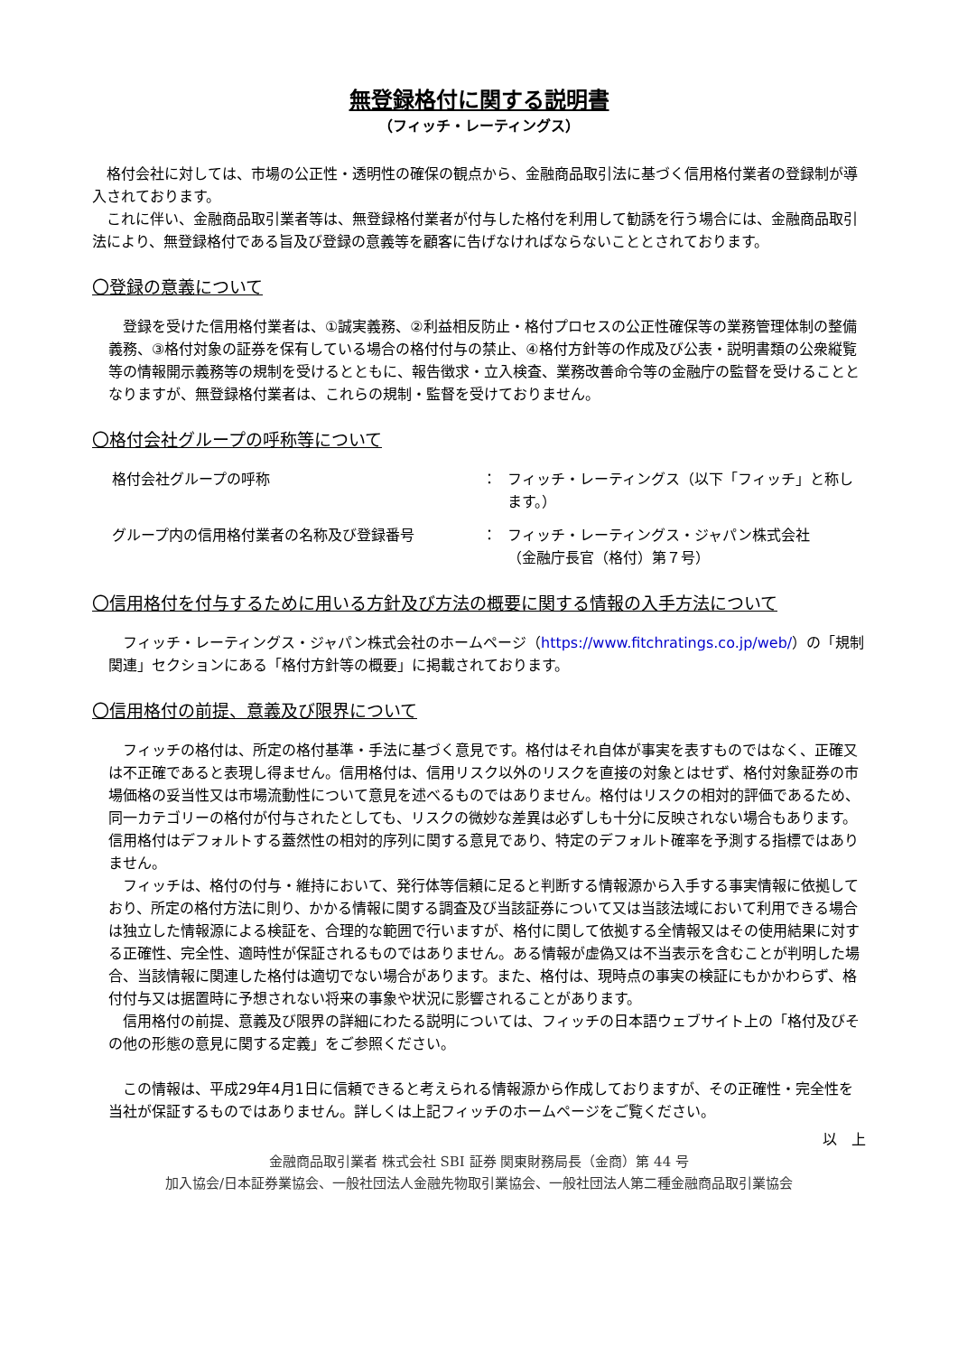無登録格付に関する説明書
（フィッチ・レーティングス）
格付会社に対しては、市場の公正性・透明性の確保の観点から、金融商品取引法に基づく信用格付業者の登録制が導入されております。
これに伴い、金融商品取引業者等は、無登録格付業者が付与した格付を利用して勧誘を行う場合には、金融商品取引法により、無登録格付である旨及び登録の意義等を顧客に告げなければならないこととされております。
〇登録の意義について
登録を受けた信用格付業者は、①誠実義務、②利益相反防止・格付プロセスの公正性確保等の業務管理体制の整備義務、③格付対象の証券を保有している場合の格付付与の禁止、④格付方針等の作成及び公表・説明書類の公衆縦覧等の情報開示義務等の規制を受けるとともに、報告徴求・立入検査、業務改善命令等の金融庁の監督を受けることとなりますが、無登録格付業者は、これらの規制・監督を受けておりません。
〇格付会社グループの呼称等について
格付会社グループの呼称 ： フィッチ・レーティングス（以下「フィッチ」と称します。）
グループ内の信用格付業者の名称及び登録番号 ： フィッチ・レーティングス・ジャパン株式会社
（金融庁長官（格付）第７号）
〇信用格付を付与するために用いる方針及び方法の概要に関する情報の入手方法について
フィッチ・レーティングス・ジャパン株式会社のホームページ（https://www.fitchratings.co.jp/web/）の「規制関連」セクションにある「格付方針等の概要」に掲載されております。
〇信用格付の前提、意義及び限界について
フィッチの格付は、所定の格付基準・手法に基づく意見です。格付はそれ自体が事実を表すものではなく、正確又は不正確であると表現し得ません。信用格付は、信用リスク以外のリスクを直接の対象とはせず、格付対象証券の市場価格の妥当性又は市場流動性について意見を述べるものではありません。格付はリスクの相対的評価であるため、同一カテゴリーの格付が付与されたとしても、リスクの微妙な差異は必ずしも十分に反映されない場合もあります。信用格付はデフォルトする蓋然性の相対的序列に関する意見であり、特定のデフォルト確率を予測する指標ではありません。
フィッチは、格付の付与・維持において、発行体等信頼に足ると判断する情報源から入手する事実情報に依拠しており、所定の格付方法に則り、かかる情報に関する調査及び当該証券について又は当該法域において利用できる場合は独立した情報源による検証を、合理的な範囲で行いますが、格付に関して依拠する全情報又はその使用結果に対する正確性、完全性、適時性が保証されるものではありません。ある情報が虚偽又は不当表示を含むことが判明した場合、当該情報に関連した格付は適切でない場合があります。また、格付は、現時点の事実の検証にもかかわらず、格付付与又は据置時に予想されない将来の事象や状況に影響されることがあります。
信用格付の前提、意義及び限界の詳細にわたる説明については、フィッチの日本語ウェブサイト上の「格付及びその他の形態の意見に関する定義」をご参照ください。
この情報は、平成29年4月1日に信頼できると考えられる情報源から作成しておりますが、その正確性・完全性を当社が保証するものではありません。詳しくは上記フィッチのホームページをご覧ください。
以　上
金融商品取引業者 株式会社 SBI 証券 関東財務局長（金商）第 44 号
加入協会/日本証券業協会、一般社団法人金融先物取引業協会、一般社団法人第二種金融商品取引業協会